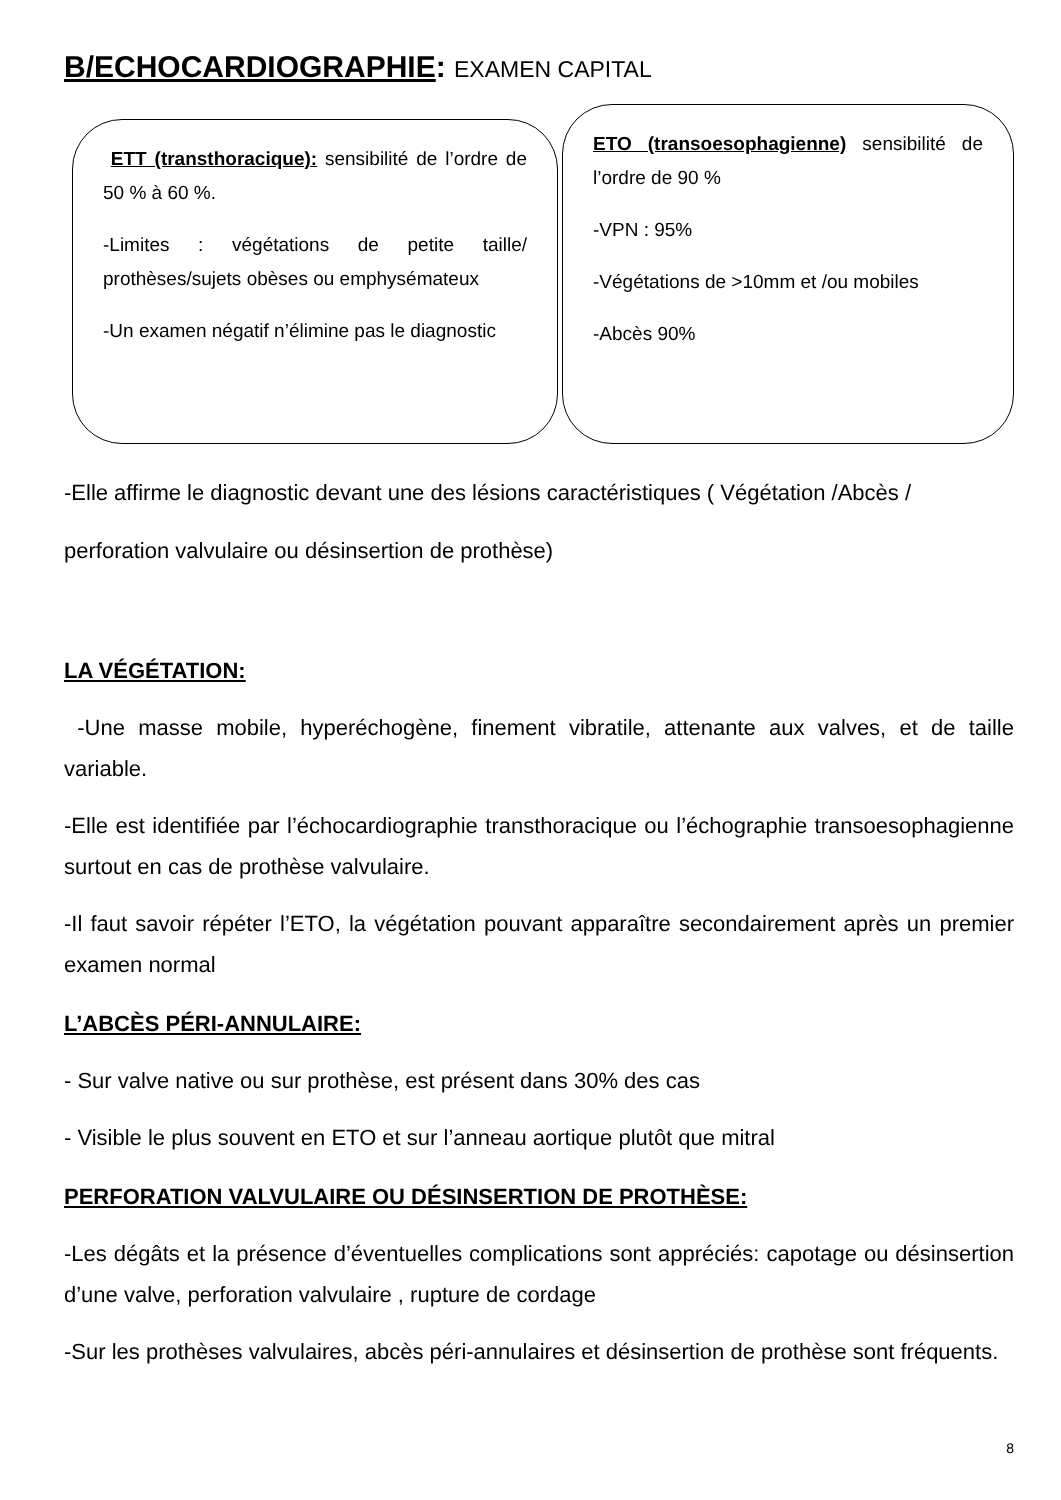B/ECHOCARDIOGRAPHIE: EXAMEN CAPITAL
ETT (transthoracique): sensibilité de l’ordre de 50 % à 60 %.
-Limites : végétations de petite taille/ prothèses/sujets obèses ou emphysémateux
-Un examen négatif n’élimine pas le diagnostic
ETO (transoesophagienne) sensibilité de l’ordre de 90 %
-VPN : 95%
-Végétations de >10mm et /ou mobiles
-Abcès 90%
-Elle affirme le diagnostic devant une des lésions caractéristiques ( Végétation /Abcès / perforation valvulaire ou désinsertion de prothèse)
LA VÉGÉTATION:
-Une masse mobile, hyperéchogène, finement vibratile, attenante aux valves, et de taille variable.
-Elle est identifiée par l’échocardiographie transthoracique ou l’échographie transoesophagienne surtout en cas de prothèse valvulaire.
-Il faut savoir répéter l’ETO, la végétation pouvant apparaître secondairement après un premier examen normal
L’ABCÈS PÉRI-ANNULAIRE:
- Sur valve native ou sur prothèse, est présent dans 30% des cas
- Visible le plus souvent en ETO et sur l’anneau aortique plutôt que mitral
PERFORATION VALVULAIRE OU DÉSINSERTION DE PROTHÈSE:
-Les dégâts et la présence d’éventuelles complications sont appréciés: capotage ou désinsertion d’une valve, perforation valvulaire , rupture de cordage
-Sur les prothèses valvulaires, abcès péri-annulaires et désinsertion de prothèse sont fréquents.
8